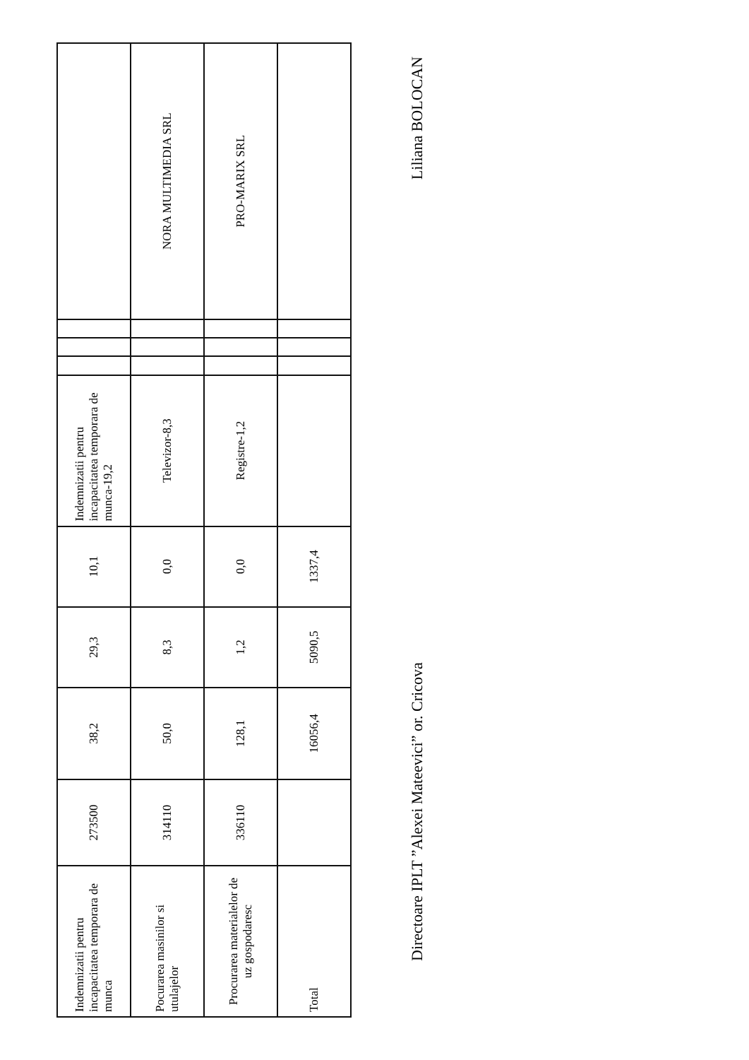| Indemnizatii pentru incapacitatea temporara de munca | 273500 | 38,2 | 29,3 | 10,1 | Indemnizatii pentru incapacitatea temporara de munca-19,2 | | | | |
| Pocurarea masinilor si utulajelor | 314110 | 50,0 | 8,3 | 0,0 | Televizor-8,3 | | | | NORA MULTIMEDIA SRL |
| Procurarea materialelor de uz gospodaresc | 336110 | 128,1 | 1,2 | 0,0 | Registre-1,2 | | | | PRO-MARIX SRL |
| Total | | 16056,4 | 5090,5 | 1337,4 | | | | | |
Directoare IPLT ”Alexei Mateevici” or. Cricova Liliana BOLOCAN